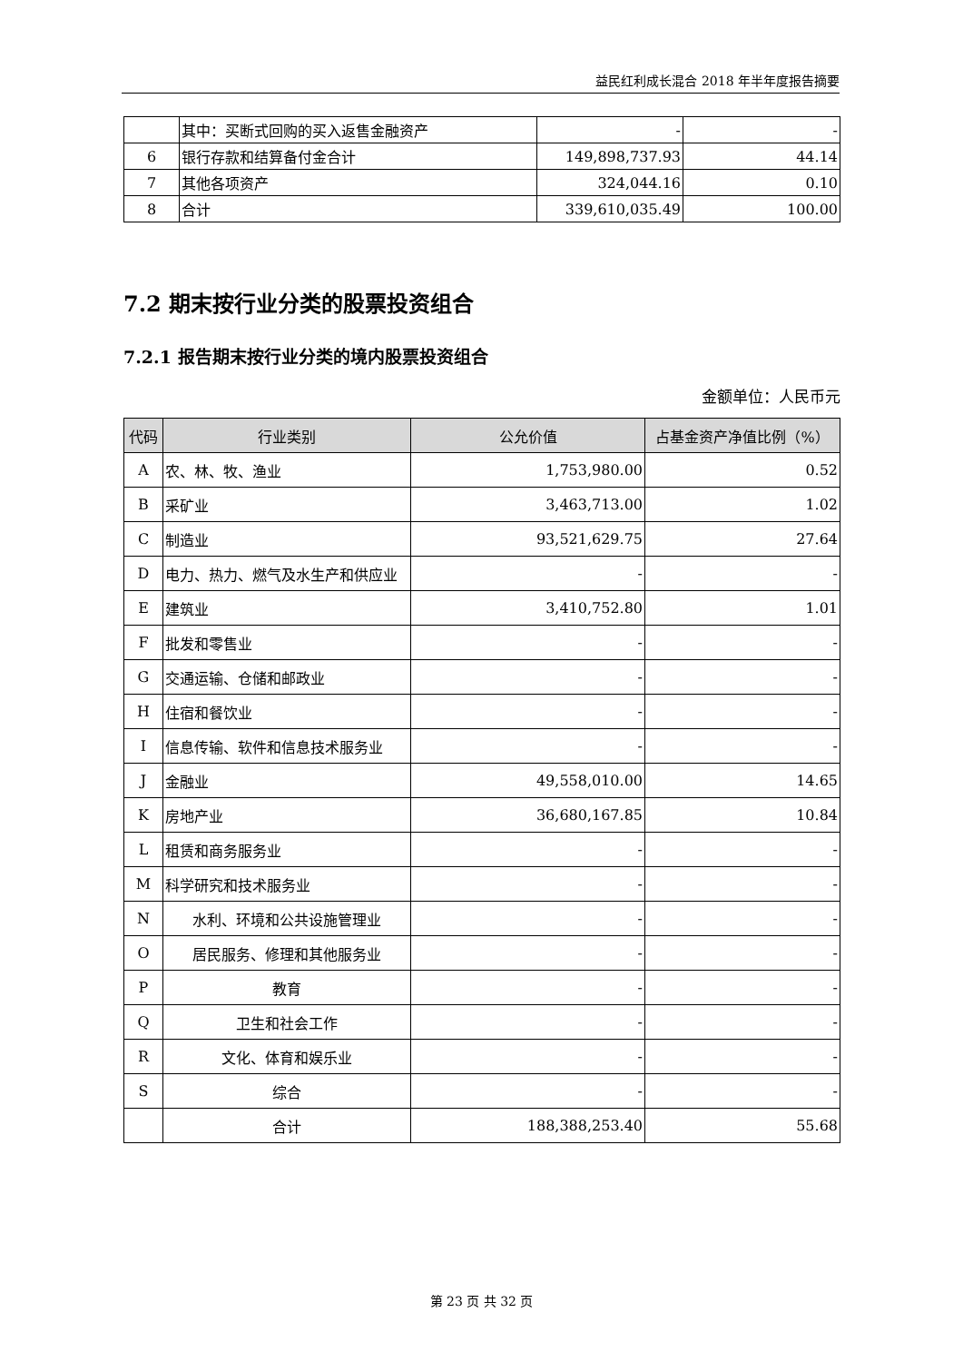益民红利成长混合 2018 年半年度报告摘要
| | 其中：买断式回购的买入返售金融资产 | - | - |
| 6 | 银行存款和结算备付金合计 | 149,898,737.93 | 44.14 |
| 7 | 其他各项资产 | 324,044.16 | 0.10 |
| 8 | 合计 | 339,610,035.49 | 100.00 |
7.2 期末按行业分类的股票投资组合
7.2.1 报告期末按行业分类的境内股票投资组合
金额单位：人民币元
| 代码 | 行业类别 | 公允价值 | 占基金资产净值比例（%） |
| --- | --- | --- | --- |
| A | 农、林、牧、渔业 | 1,753,980.00 | 0.52 |
| B | 采矿业 | 3,463,713.00 | 1.02 |
| C | 制造业 | 93,521,629.75 | 27.64 |
| D | 电力、热力、燃气及水生产和供应业 | - | - |
| E | 建筑业 | 3,410,752.80 | 1.01 |
| F | 批发和零售业 | - | - |
| G | 交通运输、仓储和邮政业 | - | - |
| H | 住宿和餐饮业 | - | - |
| I | 信息传输、软件和信息技术服务业 | - | - |
| J | 金融业 | 49,558,010.00 | 14.65 |
| K | 房地产业 | 36,680,167.85 | 10.84 |
| L | 租赁和商务服务业 | - | - |
| M | 科学研究和技术服务业 | - | - |
| N | 水利、环境和公共设施管理业 | - | - |
| O | 居民服务、修理和其他服务业 | - | - |
| P | 教育 | - | - |
| Q | 卫生和社会工作 | - | - |
| R | 文化、体育和娱乐业 | - | - |
| S | 综合 | - | - |
| | 合计 | 188,388,253.40 | 55.68 |
第 23 页 共 32 页